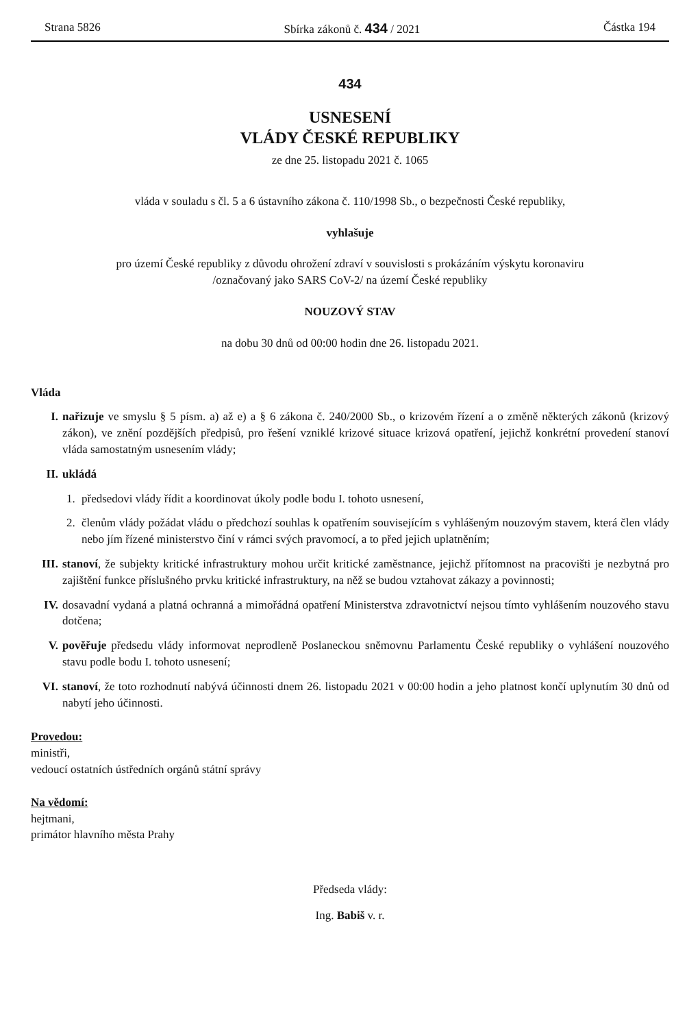Strana 5826 Sbírka zákonů č. 434 / 2021 Částka 194
434
USNESENÍ
VLÁDY ČESKÉ REPUBLIKY
ze dne 25. listopadu 2021 č. 1065
vláda v souladu s čl. 5 a 6 ústavního zákona č. 110/1998 Sb., o bezpečnosti České republiky,
vyhlašuje
pro území České republiky z důvodu ohrožení zdraví v souvislosti s prokázáním výskytu koronaviru
/označovaný jako SARS CoV-2/ na území České republiky
NOUZOVÝ STAV
na dobu 30 dnů od 00:00 hodin dne 26. listopadu 2021.
Vláda
I. nařizuje ve smyslu § 5 písm. a) až e) a § 6 zákona č. 240/2000 Sb., o krizovém řízení a o změně některých zákonů (krizový zákon), ve znění pozdějších předpisů, pro řešení vzniklé krizové situace krizová opatření, jejichž konkrétní provedení stanoví vláda samostatným usnesením vlády;
II. ukládá
1. předsedovi vlády řídit a koordinovat úkoly podle bodu I. tohoto usnesení,
2. členům vlády požádat vládu o předchozí souhlas k opatřením souvisejícím s vyhlášeným nouzovým stavem, která člen vlády nebo jím řízené ministerstvo činí v rámci svých pravomocí, a to před jejich uplatněním;
III. stanoví, že subjekty kritické infrastruktury mohou určit kritické zaměstnance, jejichž přítomnost na pracovišti je nezbytná pro zajištění funkce příslušného prvku kritické infrastruktury, na něž se budou vztahovat zákazy a povinnosti;
IV. dosavadní vydaná a platná ochranná a mimořádná opatření Ministerstva zdravotnictví nejsou tímto vyhlášením nouzového stavu dotčena;
V. pověřuje předsedu vlády informovat neprodleně Poslaneckou sněmovnu Parlamentu České republiky o vyhlášení nouzového stavu podle bodu I. tohoto usnesení;
VI. stanoví, že toto rozhodnutí nabývá účinnosti dnem 26. listopadu 2021 v 00:00 hodin a jeho platnost končí uplynutím 30 dnů od nabytí jeho účinnosti.
Provedou:
ministři,
vedoucí ostatních ústředních orgánů státní správy
Na vědomí:
hejtmani,
primátor hlavního města Prahy
Předseda vlády:
Ing. Babiš v. r.